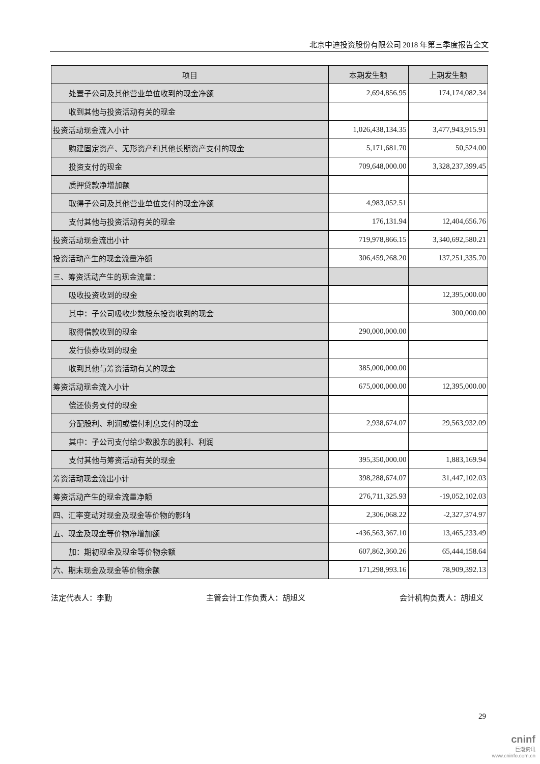北京中迪投资股份有限公司 2018 年第三季度报告全文
| 项目 | 本期发生额 | 上期发生额 |
| --- | --- | --- |
| 处置子公司及其他营业单位收到的现金净额 | 2,694,856.95 | 174,174,082.34 |
| 收到其他与投资活动有关的现金 | | |
| 投资活动现金流入小计 | 1,026,438,134.35 | 3,477,943,915.91 |
| 购建固定资产、无形资产和其他长期资产支付的现金 | 5,171,681.70 | 50,524.00 |
| 投资支付的现金 | 709,648,000.00 | 3,328,237,399.45 |
| 质押贷款净增加额 | | |
| 取得子公司及其他营业单位支付的现金净额 | 4,983,052.51 | |
| 支付其他与投资活动有关的现金 | 176,131.94 | 12,404,656.76 |
| 投资活动现金流出小计 | 719,978,866.15 | 3,340,692,580.21 |
| 投资活动产生的现金流量净额 | 306,459,268.20 | 137,251,335.70 |
| 三、筹资活动产生的现金流量： | | |
| 吸收投资收到的现金 | | 12,395,000.00 |
| 其中：子公司吸收少数股东投资收到的现金 | | 300,000.00 |
| 取得借款收到的现金 | 290,000,000.00 | |
| 发行债券收到的现金 | | |
| 收到其他与筹资活动有关的现金 | 385,000,000.00 | |
| 筹资活动现金流入小计 | 675,000,000.00 | 12,395,000.00 |
| 偿还债务支付的现金 | | |
| 分配股利、利润或偿付利息支付的现金 | 2,938,674.07 | 29,563,932.09 |
| 其中：子公司支付给少数股东的股利、利润 | | |
| 支付其他与筹资活动有关的现金 | 395,350,000.00 | 1,883,169.94 |
| 筹资活动现金流出小计 | 398,288,674.07 | 31,447,102.03 |
| 筹资活动产生的现金流量净额 | 276,711,325.93 | -19,052,102.03 |
| 四、汇率变动对现金及现金等价物的影响 | 2,306,068.22 | -2,327,374.97 |
| 五、现金及现金等价物净增加额 | -436,563,367.10 | 13,465,233.49 |
| 加：期初现金及现金等价物余额 | 607,862,360.26 | 65,444,158.64 |
| 六、期末现金及现金等价物余额 | 171,298,993.16 | 78,909,392.13 |
法定代表人：李勤 主管会计工作负责人：胡旭义 会计机构负责人：胡旭义
29
cninf
巨潮资讯
www.cninfo.com.cn